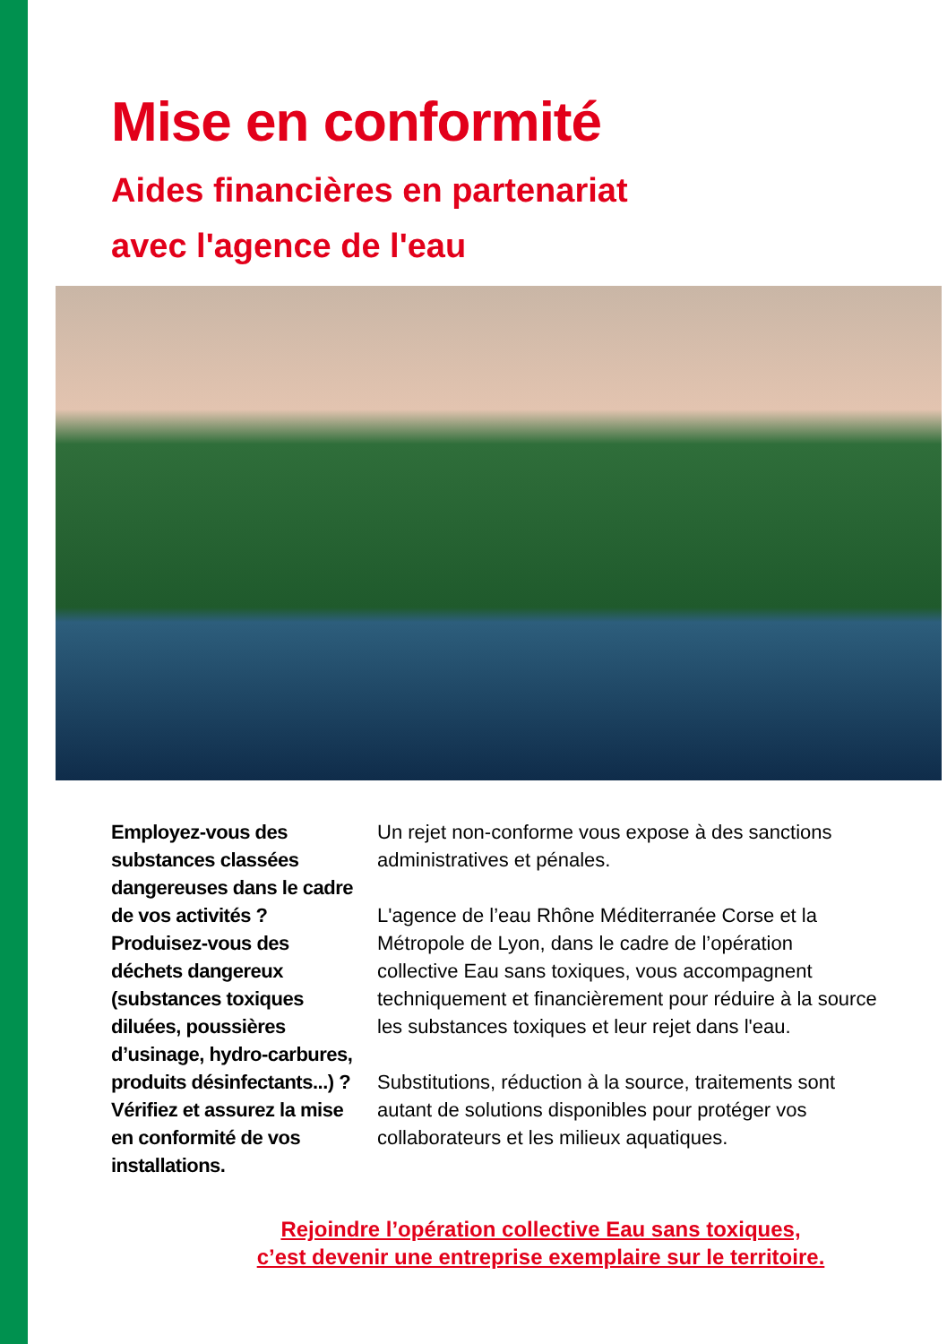Mise en conformité
Aides financières en partenariat
avec l'agence de l'eau
Employez-vous des substances classées dangereuses dans le cadre de vos activités ? Produisez-vous des déchets dangereux (substances toxiques diluées, poussières d’usinage, hydro-carbures, produits désinfectants...) ? Vérifiez et assurez la mise en conformité de vos installations.
Un rejet non-conforme vous expose à des sanctions administratives et pénales.
L'agence de l’eau Rhône Méditerranée Corse et la Métropole de Lyon, dans le cadre de l’opération collective Eau sans toxiques, vous accompagnent techniquement et financièrement pour réduire à la source les substances toxiques et leur rejet dans l'eau.
Substitutions, réduction à la source, traitements sont autant de solutions disponibles pour protéger vos collaborateurs et les milieux aquatiques.
Rejoindre l’opération collective Eau sans toxiques,
c’est devenir une entreprise exemplaire sur le territoire.